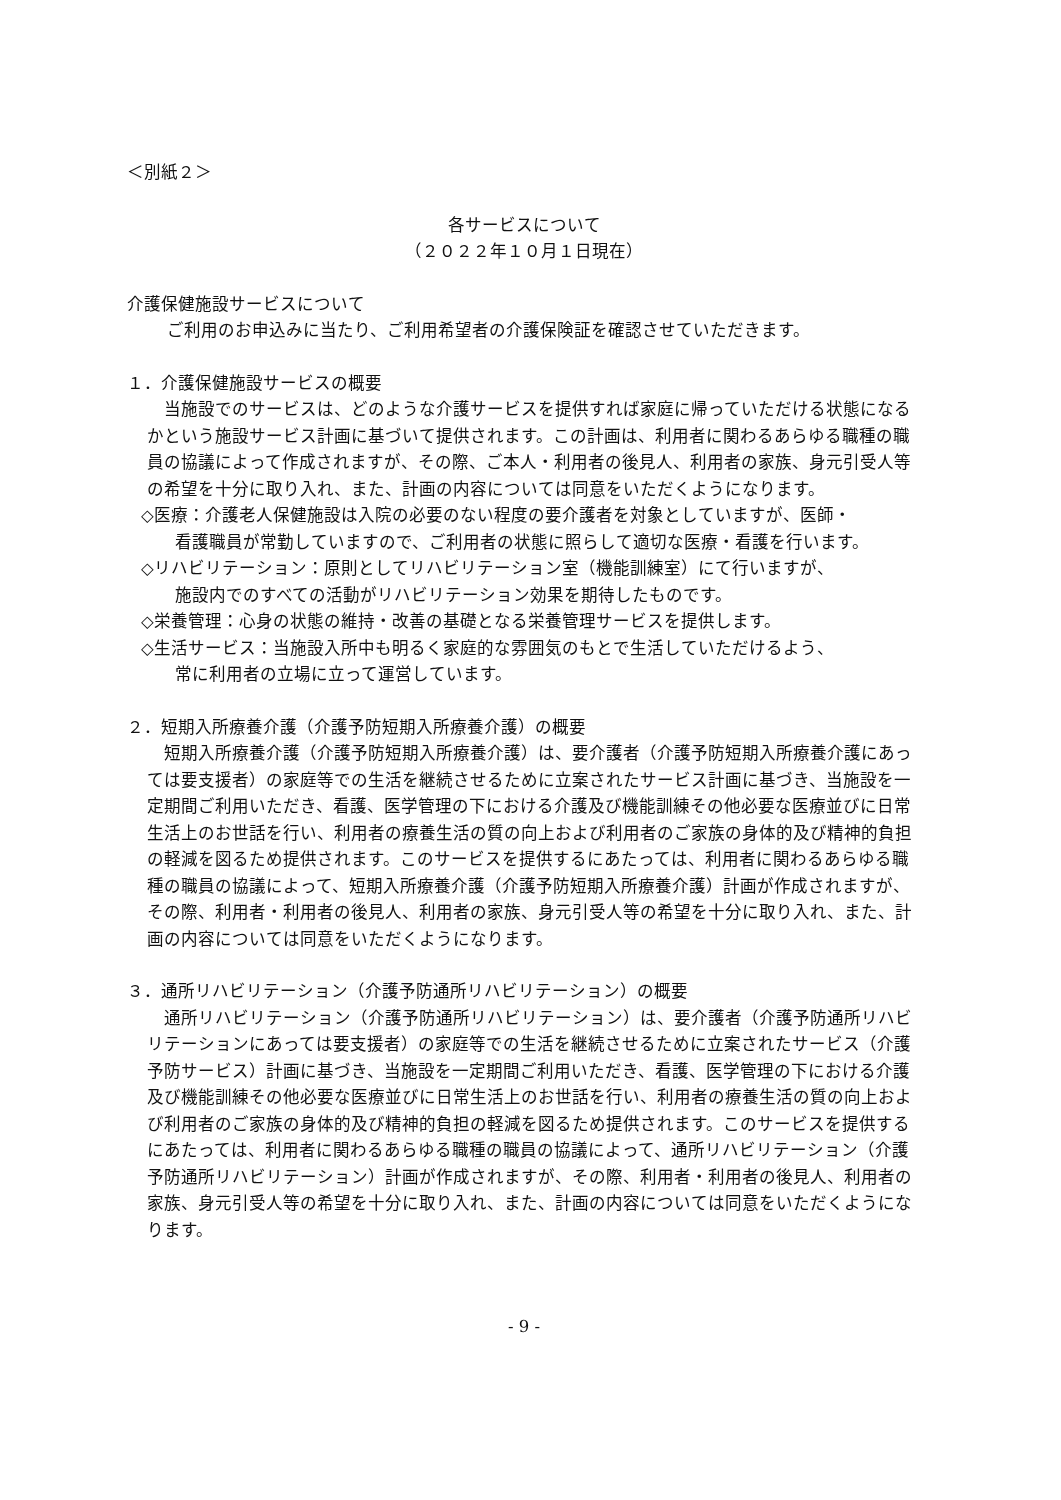＜別紙２＞
各サービスについて
（２０２２年１０月１日現在）
介護保健施設サービスについて
ご利用のお申込みに当たり、ご利用希望者の介護保険証を確認させていただきます。
１．介護保健施設サービスの概要
　当施設でのサービスは、どのような介護サービスを提供すれば家庭に帰っていただける状態になるかという施設サービス計画に基づいて提供されます。この計画は、利用者に関わるあらゆる職種の職員の協議によって作成されますが、その際、ご本人・利用者の後見人、利用者の家族、身元引受人等の希望を十分に取り入れ、また、計画の内容については同意をいただくようになります。
◇医療：介護老人保健施設は入院の必要のない程度の要介護者を対象としていますが、医師・
看護職員が常勤していますので、ご利用者の状態に照らして適切な医療・看護を行います。
◇リハビリテーション：原則としてリハビリテーション室（機能訓練室）にて行いますが、
施設内でのすべての活動がリハビリテーション効果を期待したものです。
◇栄養管理：心身の状態の維持・改善の基礎となる栄養管理サービスを提供します。
◇生活サービス：当施設入所中も明るく家庭的な雰囲気のもとで生活していただけるよう、
常に利用者の立場に立って運営しています。
２．短期入所療養介護（介護予防短期入所療養介護）の概要
　短期入所療養介護（介護予防短期入所療養介護）は、要介護者（介護予防短期入所療養介護にあっては要支援者）の家庭等での生活を継続させるために立案されたサービス計画に基づき、当施設を一定期間ご利用いただき、看護、医学管理の下における介護及び機能訓練その他必要な医療並びに日常生活上のお世話を行い、利用者の療養生活の質の向上および利用者のご家族の身体的及び精神的負担の軽減を図るため提供されます。このサービスを提供するにあたっては、利用者に関わるあらゆる職種の職員の協議によって、短期入所療養介護（介護予防短期入所療養介護）計画が作成されますが、その際、利用者・利用者の後見人、利用者の家族、身元引受人等の希望を十分に取り入れ、また、計画の内容については同意をいただくようになります。
３．通所リハビリテーション（介護予防通所リハビリテーション）の概要
　通所リハビリテーション（介護予防通所リハビリテーション）は、要介護者（介護予防通所リハビリテーションにあっては要支援者）の家庭等での生活を継続させるために立案されたサービス（介護予防サービス）計画に基づき、当施設を一定期間ご利用いただき、看護、医学管理の下における介護及び機能訓練その他必要な医療並びに日常生活上のお世話を行い、利用者の療養生活の質の向上および利用者のご家族の身体的及び精神的負担の軽減を図るため提供されます。このサービスを提供するにあたっては、利用者に関わるあらゆる職種の職員の協議によって、通所リハビリテーション（介護予防通所リハビリテーション）計画が作成されますが、その際、利用者・利用者の後見人、利用者の家族、身元引受人等の希望を十分に取り入れ、また、計画の内容については同意をいただくようになります。
- 9 -